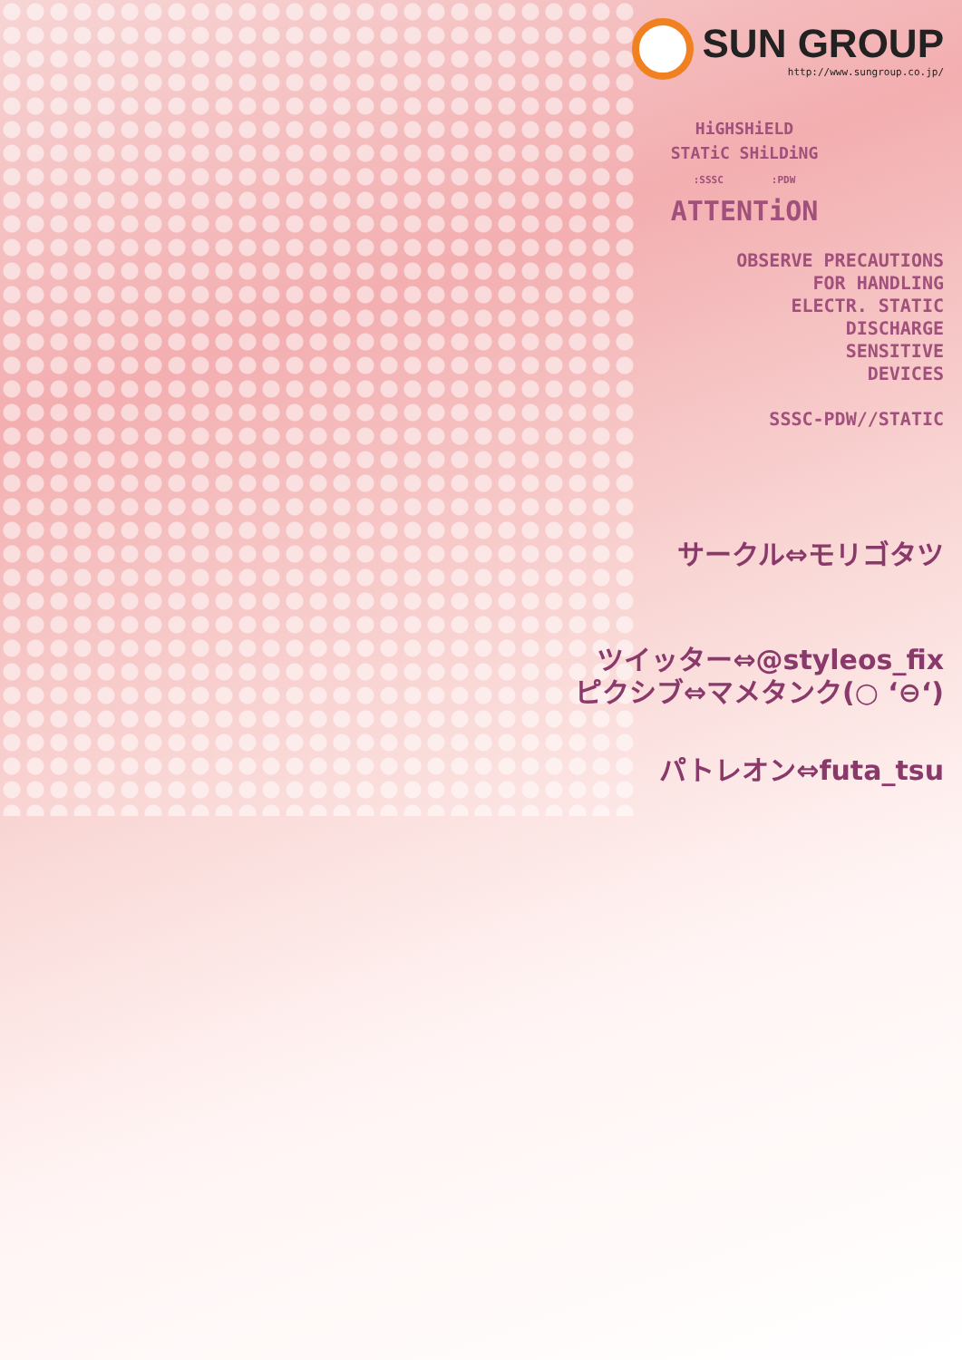SUN GROUP
http://www.sungroup.co.jp/
HiGHSHiELD
STATiC SHiLDiNG
:SSSC :PDW
ATTENTiON
OBSERVE PRECAUTIONS
FOR HANDLING
ELECTR. STATIC
DISCHARGE
SENSITIVE
DEVICES
SSSC-PDW//STATIC
サークル⇔モリゴタツ
ツイッター⇔@styleos_fix
ピクシブ⇔マメタンク(○ ‘⊖‘)
パトレオン⇔futa_tsu